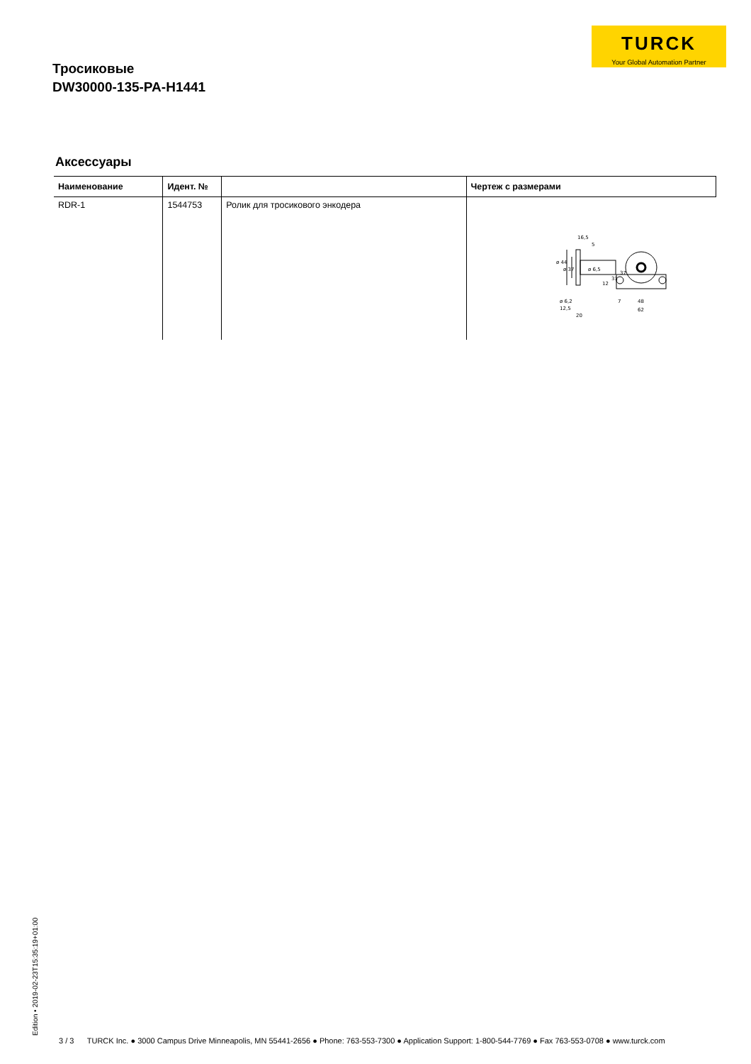TURCK
Your Global Automation Partner
Тросиковые
DW30000-135-PA-H1441
Аксессуары
| Наименование | Идент. № | | Чертеж с размерами |
| --- | --- | --- | --- |
| RDR-1 | 1544753 | Ролик для тросикового энкодера | 16,5 5 ø 44 ø 37 ø 6,5 37 31 12 ø 6,2 12,5 20 7 48 62 |
Edition • 2019-02-23T15:35:19+01:00
3 / 3 TURCK Inc. ● 3000 Campus Drive Minneapolis, MN 55441-2656 ● Phone: 763-553-7300 ● Application Support: 1-800-544-7769 ● Fax 763-553-0708 ● www.turck.com